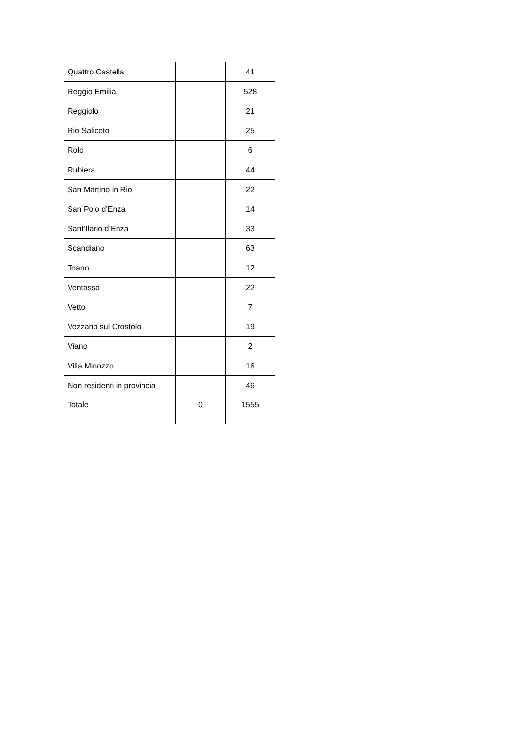| Quattro Castella | | 41 |
| Reggio Emilia | | 528 |
| Reggiolo | | 21 |
| Rio Saliceto | | 25 |
| Rolo | | 6 |
| Rubiera | | 44 |
| San Martino in Rio | | 22 |
| San Polo d’Enza | | 14 |
| Sant’Ilario d’Enza | | 33 |
| Scandiano | | 63 |
| Toano | | 12 |
| Ventasso | | 22 |
| Vetto | | 7 |
| Vezzano sul Crostolo | | 19 |
| Viano | | 2 |
| Villa Minozzo | | 16 |
| Non residenti in provincia | | 46 |
| Totale | 0 | 1555 |